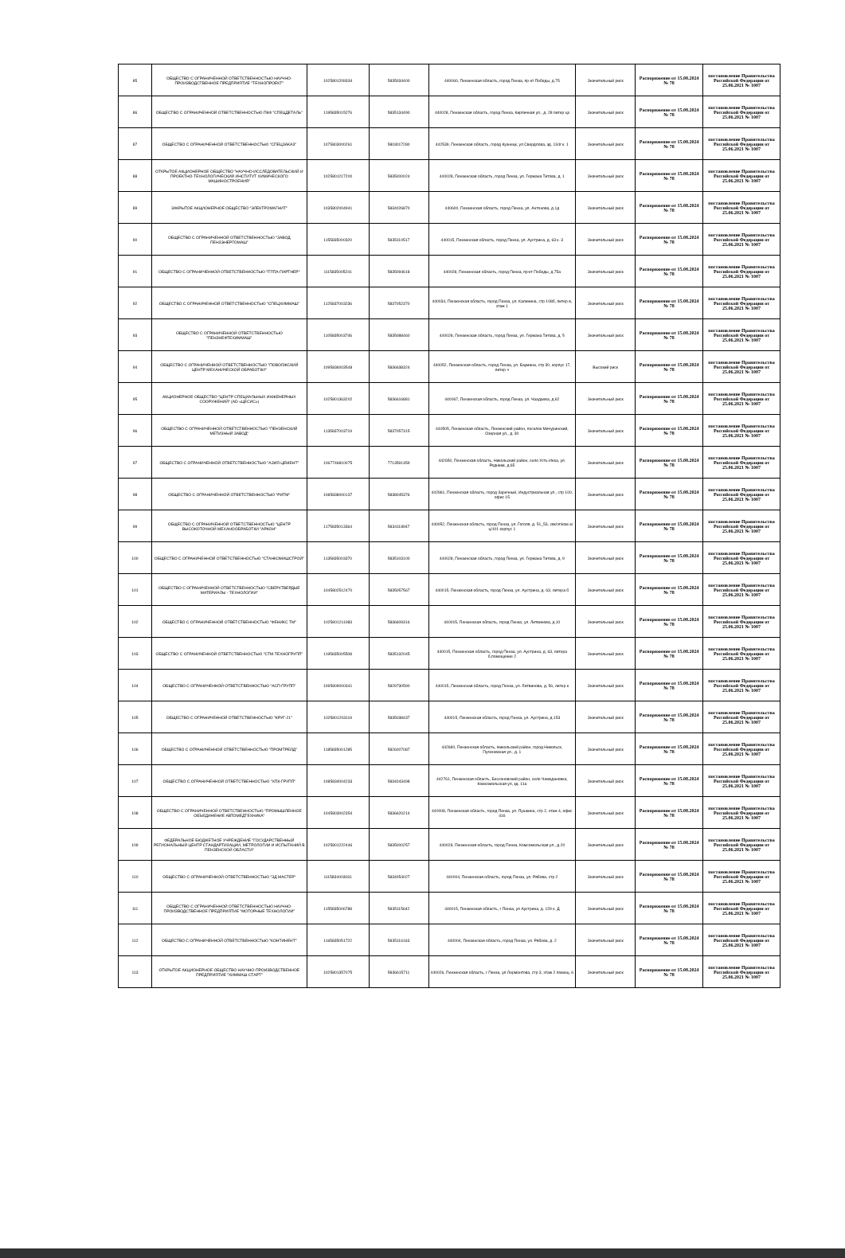| 85 | ОБЩЕСТВО С ОГРАНИЧЕННОЙ ОТВЕТСТВЕННОСТЬЮ НАУЧНО-ПРОИЗВОДСТВЕННОЕ ПРЕДПРИЯТИЕ "ТЕХНОПРОЕКТ" | 1025801209334 | 5835034400 | 440060, Пензенская область, город Пенза, пр-кт Победы, д.75 | Значительный риск | Распоряжение от 15.08.2024 № 78 | постановление Правительства Российской Федерации от 25.06.2021 № 1007 |
| 86 | ОБЩЕСТВО С ОГРАНИЧЕННОЙ ОТВЕТСТВЕННОСТЬЮ ПКФ "СПЕЦДЕТАЛЬ" | 1195835015276 | 5835134490 | 440028, Пензенская область, город Пенза, Кирпичная ул., д. 28 литер цз | Значительный риск | Распоряжение от 15.08.2024 № 78 | постановление Правительства Российской Федерации от 25.06.2021 № 1007 |
| 87 | ОБЩЕСТВО С ОГРАНИЧЕННОЙ ОТВЕТСТВЕННОСТЬЮ "СПЕЦЗАКАЗ" | 1075803000261 | 5803017280 | 442539, Пензенская область, город Кузнецк, ул Свердлова, зд. 134г к. 1 | Значительный риск | Распоряжение от 15.08.2024 № 78 | постановление Правительства Российской Федерации от 25.06.2021 № 1007 |
| 88 | ОТКРЫТОЕ АКЦИОНЕРНОЕ ОБЩЕСТВО "НАУЧНО-ИССЛЕДОВАТЕЛЬСКИЙ И ПРОЕКТНО-ТЕХНОЛОГИЧЕСКИЙ ИНСТИТУТ ХИМИЧЕСКОГО МАШИНОСТРОЕНИЯ" | 1025801217200 | 5835000024 | 440028, Пензенская область, город Пенза, ул. Германа Титова, д. 1 | Значительный риск | Распоряжение от 15.08.2024 № 78 | постановление Правительства Российской Федерации от 25.06.2021 № 1007 |
| 89 | ЗАКРЫТОЕ АКЦИОНЕРНОЕ ОБЩЕСТВО "ЭЛЕКТРОМАГНИТ" | 1035802004941 | 5834026870 | 440600, Пензенская область, город Пенза, ул. Антонова, д.1д | Значительный риск | Распоряжение от 15.08.2024 № 78 | постановление Правительства Российской Федерации от 25.06.2021 № 1007 |
| 90 | ОБЩЕСТВО С ОГРАНИЧЕННОЙ ОТВЕТСТВЕННОСТЬЮ "ЗАВОД ПЕНЗЭНЕРГОМАШ" | 1155835000320 | 5835110517 | 440015, Пензенская область, город Пенза, ул. Аустрина, д. 63 к. 3 | Значительный риск | Распоряжение от 15.08.2024 № 78 | постановление Правительства Российской Федерации от 25.06.2021 № 1007 |
| 91 | ОБЩЕСТВО С ОГРАНИЧЕННОЙ ОТВЕТСТВЕННОСТЬЮ "ПТПА-ПАРТНЕР" | 1115835005241 | 5835094618 | 440028, Пензенская область, город Пенза, пр-кт Победы, д.75а | Значительный риск | Распоряжение от 15.08.2024 № 78 | постановление Правительства Российской Федерации от 25.06.2021 № 1007 |
| 92 | ОБЩЕСТВО С ОГРАНИЧЕННОЙ ОТВЕТСТВЕННОСТЬЮ "СПЕЦХИММАШ" | 1125837003236 | 5837052370 | 440034, Пензенская область, город Пенза, ул. Калинина, стр 108б, литер в, этаж 1 | Значительный риск | Распоряжение от 15.08.2024 № 78 | постановление Правительства Российской Федерации от 25.06.2021 № 1007 |
| 93 | ОБЩЕСТВО С ОГРАНИЧЕННОЙ ОТВЕТСТВЕННОСТЬЮ "ПЕНЗНЕФТЕХИММАШ" | 1105835003746 | 5835088460 | 440028, Пензенская область, город Пенза, ул. Германа Титова, д. 5 | Значительный риск | Распоряжение от 15.08.2024 № 78 | постановление Правительства Российской Федерации от 25.06.2021 № 1007 |
| 94 | ОБЩЕСТВО С ОГРАНИЧЕННОЙ ОТВЕТСТВЕННОСТЬЮ "ПОВОЛЖСКИЙ ЦЕНТР МЕХАНИЧЕСКОЙ ОБРАБОТКИ" | 1095836003548 | 5836638324 | 440052, Пензенская область, город Пенза, ул. Баумана, стр 30, корпус 17, литер ч | Высокий риск | Распоряжение от 15.08.2024 № 78 | постановление Правительства Российской Федерации от 25.06.2021 № 1007 |
| 95 | АКЦИОНЕРНОЕ ОБЩЕСТВО "ЦЕНТР СПЕЦИАЛЬНЫХ ИНЖЕНЕРНЫХ СООРУЖЕНИЙ" (АО «ЦЕСИС») | 1025801363202 | 5836616881 | 440067, Пензенская область, город Пенза, ул. Чаадаева, д.62 | Значительный риск | Распоряжение от 15.08.2024 № 78 | постановление Правительства Российской Федерации от 25.06.2021 № 1007 |
| 96 | ОБЩЕСТВО С ОГРАНИЧЕННОЙ ОТВЕТСТВЕННОСТЬЮ "ПЕНЗЕНСКИЙ МЕТИЗНЫЙ ЗАВОД" | 1135837003719 | 5837057315 | 440505, Пензенская область, Пензенский район, поселок Мичуринский, Озерная ул., д. 30 | Значительный риск | Распоряжение от 15.08.2024 № 78 | постановление Правительства Российской Федерации от 25.06.2021 № 1007 |
| 97 | ОБЩЕСТВО С ОГРАНИЧЕННОЙ ОТВЕТСТВЕННОСТЬЮ "АЗИЯ ЦЕМЕНТ" | 1067746810075 | 7713591359 | 442650, Пензенская область, Никольский район, село Усть-Инза, ул. Родники, д.65 | Значительный риск | Распоряжение от 15.08.2024 № 78 | постановление Правительства Российской Федерации от 25.06.2021 № 1007 |
| 98 | ОБЩЕСТВО С ОГРАНИЧЕННОЙ ОТВЕТСТВЕННОСТЬЮ "РИТМ" | 1085838000137 | 5838045376 | 442961, Пензенская область, город Заречный, Индустриальная ул., стр 100, офис 15 | Значительный риск | Распоряжение от 15.08.2024 № 78 | постановление Правительства Российской Федерации от 25.06.2021 № 1007 |
| 99 | ОБЩЕСТВО С ОГРАНИЧЕННОЙ ОТВЕТСТВЕННОСТЬЮ "ЦЕНТР ВЫСОКОТОЧНОЙ МЕХАНООБРАБОТКИ "АРКОН" | 1175835013364 | 5834118947 | 440052, Пензенская область, город Пенза, ул. Гоголя, д. 51_53, свк/эт/ком а/ц/101 корпус 1 | Значительный риск | Распоряжение от 15.08.2024 № 78 | постановление Правительства Российской Федерации от 25.06.2021 № 1007 |
| 100 | ОБЩЕСТВО С ОГРАНИЧЕННОЙ ОТВЕТСТВЕННОСТЬЮ "СТАНКОМАШСТРОЙ" | 1135835003370 | 5835103100 | 440028, Пензенская область, город Пенза, ул. Германа Титова, д. 9 | Значительный риск | Распоряжение от 15.08.2024 № 78 | постановление Правительства Российской Федерации от 25.06.2021 № 1007 |
| 101 | ОБЩЕСТВО С ОГРАНИЧЕННОЙ ОТВЕТСТВЕННОСТЬЮ "СВЕРХТВЕРДЫЕ МАТЕРИАЛЫ - ТЕХНОЛОГИИ" | 1045802512470 | 5835057567 | 440015, Пензенская область, город Пенза, ул. Аустрина, д. 63, литера б | Значительный риск | Распоряжение от 15.08.2024 № 78 | постановление Правительства Российской Федерации от 25.06.2021 № 1007 |
| 102 | ОБЩЕСТВО С ОГРАНИЧЕННОЙ ОТВЕТСТВЕННОСТЬЮ "ФЕНИКС ТМ" | 1025801211083 | 5836609316 | 440015, Пензенская область, город Пенза, ул. Литвинова, д.10 | Значительный риск | Распоряжение от 15.08.2024 № 78 | постановление Правительства Российской Федерации от 25.06.2021 № 1007 |
| 103 | ОБЩЕСТВО С ОГРАНИЧЕННОЙ ОТВЕТСТВЕННОСТЬЮ "СТМ-ТЕХНОГРУПП" | 1195835005508 | 5835132045 | 440015, Пензенская область, город Пенза, ул. Аустрина, д. 63, литера б,помещение 2 | Значительный риск | Распоряжение от 15.08.2024 № 78 | постановление Правительства Российской Федерации от 25.06.2021 № 1007 |
| 104 | ОБЩЕСТВО С ОГРАНИЧЕННОЙ ОТВЕТСТВЕННОСТЬЮ "АСП-ГРУПП" | 1095809000341 | 5829730590 | 440015, Пензенская область, город Пенза, ул. Литвинова, д. 56, литер к | Значительный риск | Распоряжение от 15.08.2024 № 78 | постановление Правительства Российской Федерации от 25.06.2021 № 1007 |
| 105 | ОБЩЕСТВО С ОГРАНИЧЕННОЙ ОТВЕТСТВЕННОСТЬЮ "КРУГ-21" | 1025801203119 | 5835038437 | 440015, Пензенская область, город Пенза, ул. Аустрина, д.153 | Значительный риск | Распоряжение от 15.08.2024 № 78 | постановление Правительства Российской Федерации от 25.06.2021 № 1007 |
| 106 | ОБЩЕСТВО С ОГРАНИЧЕННОЙ ОТВЕТСТВЕННОСТЬЮ "ПРОМТРЕЙД" | 1185835001285 | 5826007087 | 442680, Пензенская область, Никольский район, город Никольск, Пугачевская ул., д. 1 | Значительный риск | Распоряжение от 15.08.2024 № 78 | постановление Правительства Российской Федерации от 25.06.2021 № 1007 |
| 107 | ОБЩЕСТВО С ОГРАНИЧЕННОЙ ОТВЕТСТВЕННОСТЬЮ "ХПК-ГРУПП" | 1085834004233 | 5834043498 | 442761, Пензенская область, Бессоновский район, село Чемодановка, Комсомольская ул, зд. 11а | Значительный риск | Распоряжение от 15.08.2024 № 78 | постановление Правительства Российской Федерации от 25.06.2021 № 1007 |
| 108 | ОБЩЕСТВО С ОГРАНИЧЕННОЙ ОТВЕТСТВЕННОСТЬЮ "ПРОМЫШЛЕННОЕ ОБЪЕДИНЕНИЕ АВТОМЕДТЕХНИКА" | 1045803002354 | 5836620214 | 440008, Пензенская область, город Пенза, ул. Пушкина, стр 2, этаж 4, офис 416 | Значительный риск | Распоряжение от 15.08.2024 № 78 | постановление Правительства Российской Федерации от 25.06.2021 № 1007 |
| 109 | ФЕДЕРАЛЬНОЕ БЮДЖЕТНОЕ УЧРЕЖДЕНИЕ "ГОСУДАРСТВЕННЫЙ РЕГИОНАЛЬНЫЙ ЦЕНТР СТАНДАРТИЗАЦИИ, МЕТРОЛОГИИ И ИСПЫТАНИЙ В ПЕНЗЕНСКОЙ ОБЛАСТИ" | 1025801222446 | 5835000257 | 440028, Пензенская область, город Пенза, Комсомольская ул., д.20 | Значительный риск | Распоряжение от 15.08.2024 № 78 | постановление Правительства Российской Федерации от 25.06.2021 № 1007 |
| 110 | ОБЩЕСТВО С ОГРАНИЧЕННОЙ ОТВЕТСТВЕННОСТЬЮ "ЗД МАСТЕР" | 1115834003031 | 5834054027 | 440004, Пензенская область, город Пенза, ул. Рябова, стр 2 | Значительный риск | Распоряжение от 15.08.2024 № 78 | постановление Правительства Российской Федерации от 25.06.2021 № 1007 |
| 111 | ОБЩЕСТВО С ОГРАНИЧЕННОЙ ОТВЕТСТВЕННОСТЬЮ НАУЧНО-ПРОИЗВОДСТВЕННОЕ ПРЕДПРИЯТИЕ "МОТОРНЫЕ ТЕХНОЛОГИИ" | 1155835006788 | 5835115642 | 440015, Пензенская область, г Пенза, ул Аустрина, д. 129 к. Д | Значительный риск | Распоряжение от 15.08.2024 № 78 | постановление Правительства Российской Федерации от 25.06.2021 № 1007 |
| 112 | ОБЩЕСТВО С ОГРАНИЧЕННОЙ ОТВЕТСТВЕННОСТЬЮ "КОНТИНЕНТ" | 1165835051722 | 5835116163 | 440004, Пензенская область, город Пенза, ул. Рябова, д. 2 | Значительный риск | Распоряжение от 15.08.2024 № 78 | постановление Правительства Российской Федерации от 25.06.2021 № 1007 |
| 113 | ОТКРЫТОЕ АКЦИОНЕРНОЕ ОБЩЕСТВО НАУЧНО-ПРОИЗВОДСТВЕННОЕ ПРЕДПРИЯТИЕ "ХИММАШ-СТАРТ" | 1025801357075 | 5836615711 | 440026, Пензенская область, г Пенза, ул Лермонтова, стр 3, этаж 2 помещ. 6 | Значительный риск | Распоряжение от 15.08.2024 № 78 | постановление Правительства Российской Федерации от 25.06.2021 № 1007 |